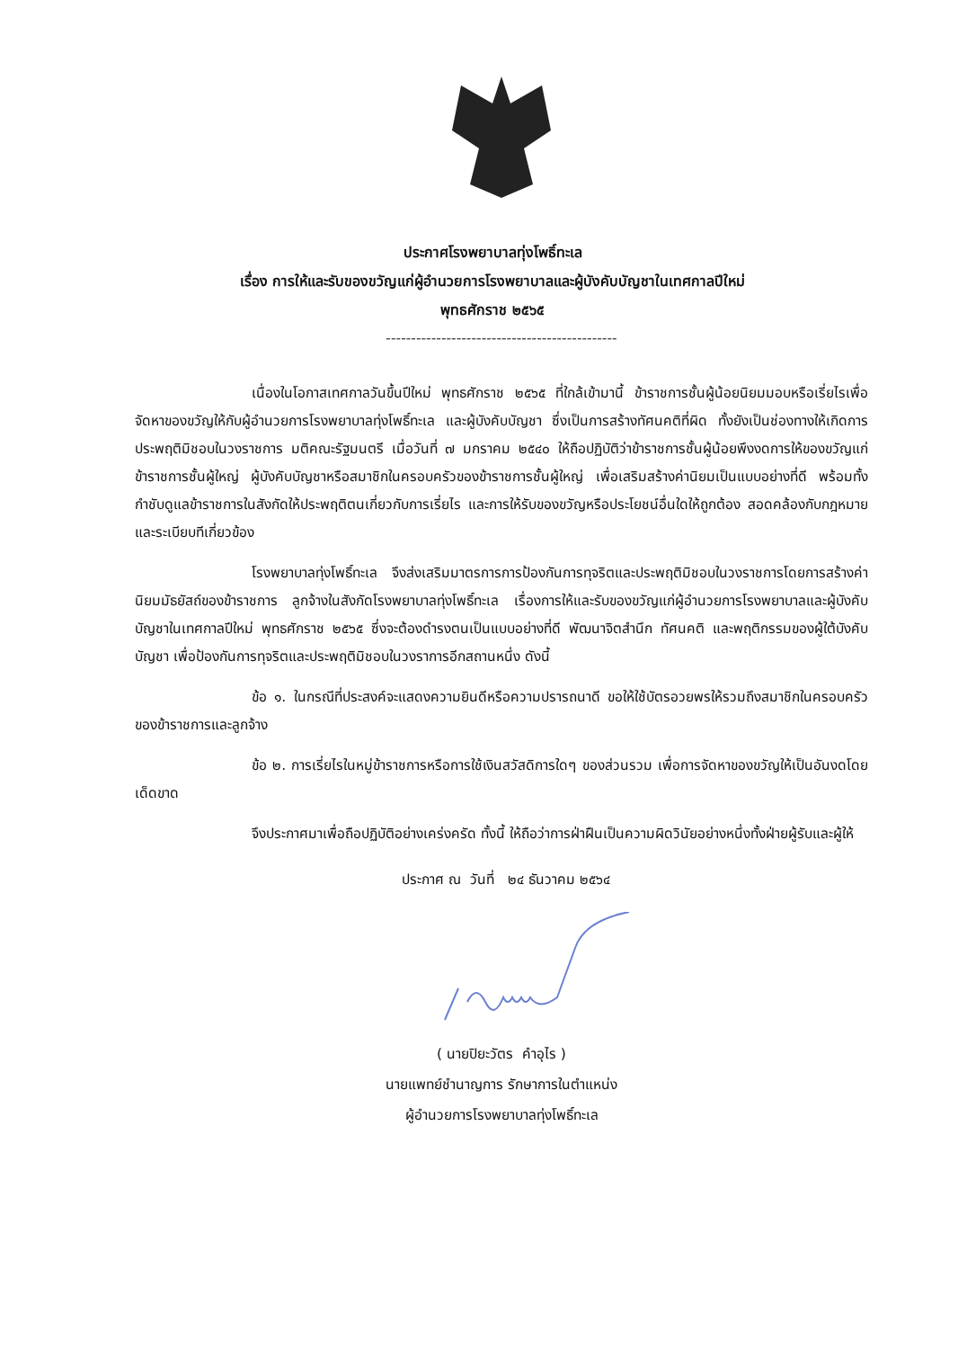ประกาศโรงพยาบาลทุ่งโพธิ์ทะเล
เรื่อง การให้และรับของขวัญแก่ผู้อำนวยการโรงพยาบาลและผู้บังคับบัญชาในเทศกาลปีใหม่
พุทธศักราช ๒๕๖๕
----------------------------------------------
เนื่องในโอกาสเทศกาลวันขึ้นปีใหม่ พุทธศักราช ๒๕๖๕ ที่ใกล้เข้ามานี้ ข้าราชการชั้นผู้น้อยนิยมมอบหรือเรี่ยไรเพื่อจัดหาของขวัญให้กับผู้อำนวยการโรงพยาบาลทุ่งโพธิ์ทะเล และผู้บังคับบัญชา ซึ่งเป็นการสร้างทัศนคติที่ผิด ทั้งยังเป็นช่องทางให้เกิดการประพฤติมิชอบในวงราชการ มติคณะรัฐมนตรี เมื่อวันที่ ๗ มกราคม ๒๕๔๐ ให้ถือปฏิบัติว่าข้าราชการชั้นผู้น้อยพึงงดการให้ของขวัญแก่ข้าราชการชั้นผู้ใหญ่ ผู้บังคับบัญชาหรือสมาชิกในครอบครัวของข้าราชการชั้นผู้ใหญ่ เพื่อเสริมสร้างค่านิยมเป็นแบบอย่างที่ดี พร้อมทั้งกำชับดูแลข้าราชการในสังกัดให้ประพฤติตนเกี่ยวกับการเรี่ยไร และการให้รับของขวัญหรือประโยชน์อื่นใดให้ถูกต้อง สอดคล้องกับกฎหมายและระเบียบทีเกี่ยวข้อง
โรงพยาบาลทุ่งโพธิ์ทะเล จึงส่งเสริมมาตรการการป้องกันการทุจริตและประพฤติมิชอบในวงราชการโดยการสร้างค่านิยมมัธยัสถ์ของข้าราชการ ลูกจ้างในสังกัดโรงพยาบาลทุ่งโพธิ์ทะเล เรื่องการให้และรับของขวัญแก่ผู้อำนวยการโรงพยาบาลและผู้บังคับบัญชาในเทศกาลปีใหม่ พุทธศักราช ๒๕๖๕ ซึ่งจะต้องดำรงตนเป็นแบบอย่างที่ดี พัฒนาจิตสำนึก ทัศนคติ และพฤติกรรมของผู้ใต้บังคับบัญชา เพื่อป้องกันการทุจริตและประพฤติมิชอบในวงราการอีกสถานหนึ่ง ดังนี้
ข้อ ๑. ในกรณีที่ประสงค์จะแสดงความยินดีหรือความปรารถนาดี ขอให้ใช้บัตรอวยพรให้รวมถึงสมาชิกในครอบครัวของข้าราชการและลูกจ้าง
ข้อ ๒. การเรี่ยไรในหมู่ข้าราชการหรือการใช้เงินสวัสดิการใดๆ ของส่วนรวม เพื่อการจัดหาของขวัญให้เป็นอันงดโดยเด็ดขาด
จึงประกาศมาเพื่อถือปฏิบัติอย่างเคร่งครัด ทั้งนี้ ให้ถือว่าการฝ่าฝืนเป็นความผิดวินัยอย่างหนึ่งทั้งฝ่ายผู้รับและผู้ให้
ประกาศ ณ วันที่ ๒๔ ธันวาคม ๒๕๖๔
( นายปิยะวัตร คำอุไร )
นายแพทย์ชำนาญการ รักษาการในตำแหน่ง
ผู้อำนวยการโรงพยาบาลทุ่งโพธิ์ทะเล